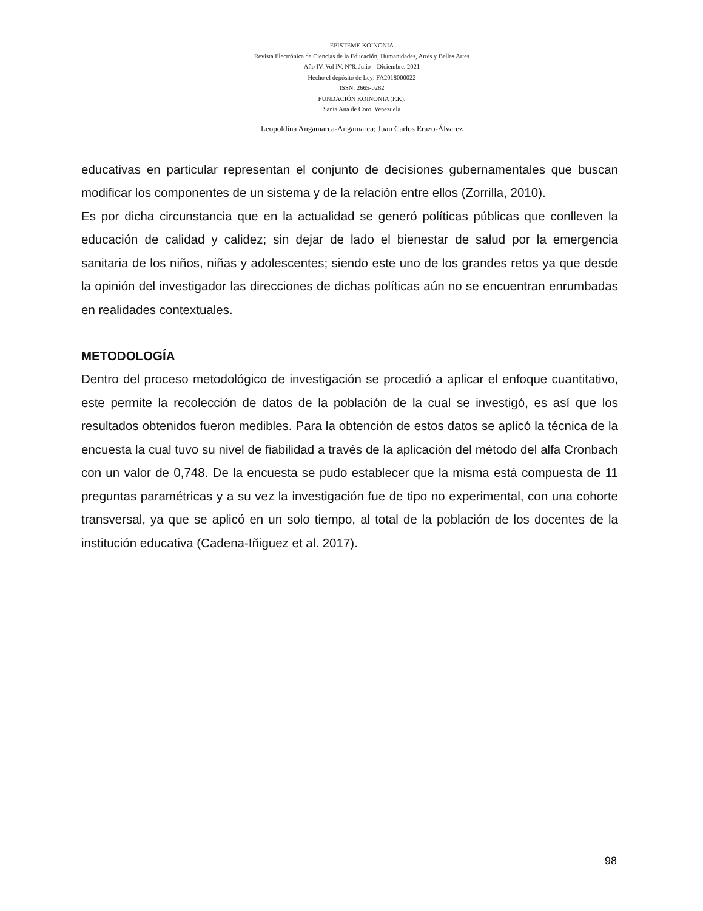EPISTEME KOINONIA
Revista Electrónica de Ciencias de la Educación, Humanidades, Artes y Bellas Artes
Año IV. Vol IV. N°8. Julio – Diciembre. 2021
Hecho el depósito de Ley: FA2018000022
ISSN: 2665-0282
FUNDACIÓN KOINONIA (F.K).
Santa Ana de Coro, Venezuela
Leopoldina Angamarca-Angamarca; Juan Carlos Erazo-Álvarez
educativas en particular representan el conjunto de decisiones gubernamentales que buscan modificar los componentes de un sistema y de la relación entre ellos (Zorrilla, 2010).
Es por dicha circunstancia que en la actualidad se generó políticas públicas que conlleven la educación de calidad y calidez; sin dejar de lado el bienestar de salud por la emergencia sanitaria de los niños, niñas y adolescentes; siendo este uno de los grandes retos ya que desde la opinión del investigador las direcciones de dichas políticas aún no se encuentran enrumbadas en realidades contextuales.
METODOLOGÍA
Dentro del proceso metodológico de investigación se procedió a aplicar el enfoque cuantitativo, este permite la recolección de datos de la población de la cual se investigó, es así que los resultados obtenidos fueron medibles. Para la obtención de estos datos se aplicó la técnica de la encuesta la cual tuvo su nivel de fiabilidad a través de la aplicación del método del alfa Cronbach con un valor de 0,748. De la encuesta se pudo establecer que la misma está compuesta de 11 preguntas paramétricas y a su vez la investigación fue de tipo no experimental, con una cohorte transversal, ya que se aplicó en un solo tiempo, al total de la población de los docentes de la institución educativa (Cadena-Iñiguez et al. 2017).
98